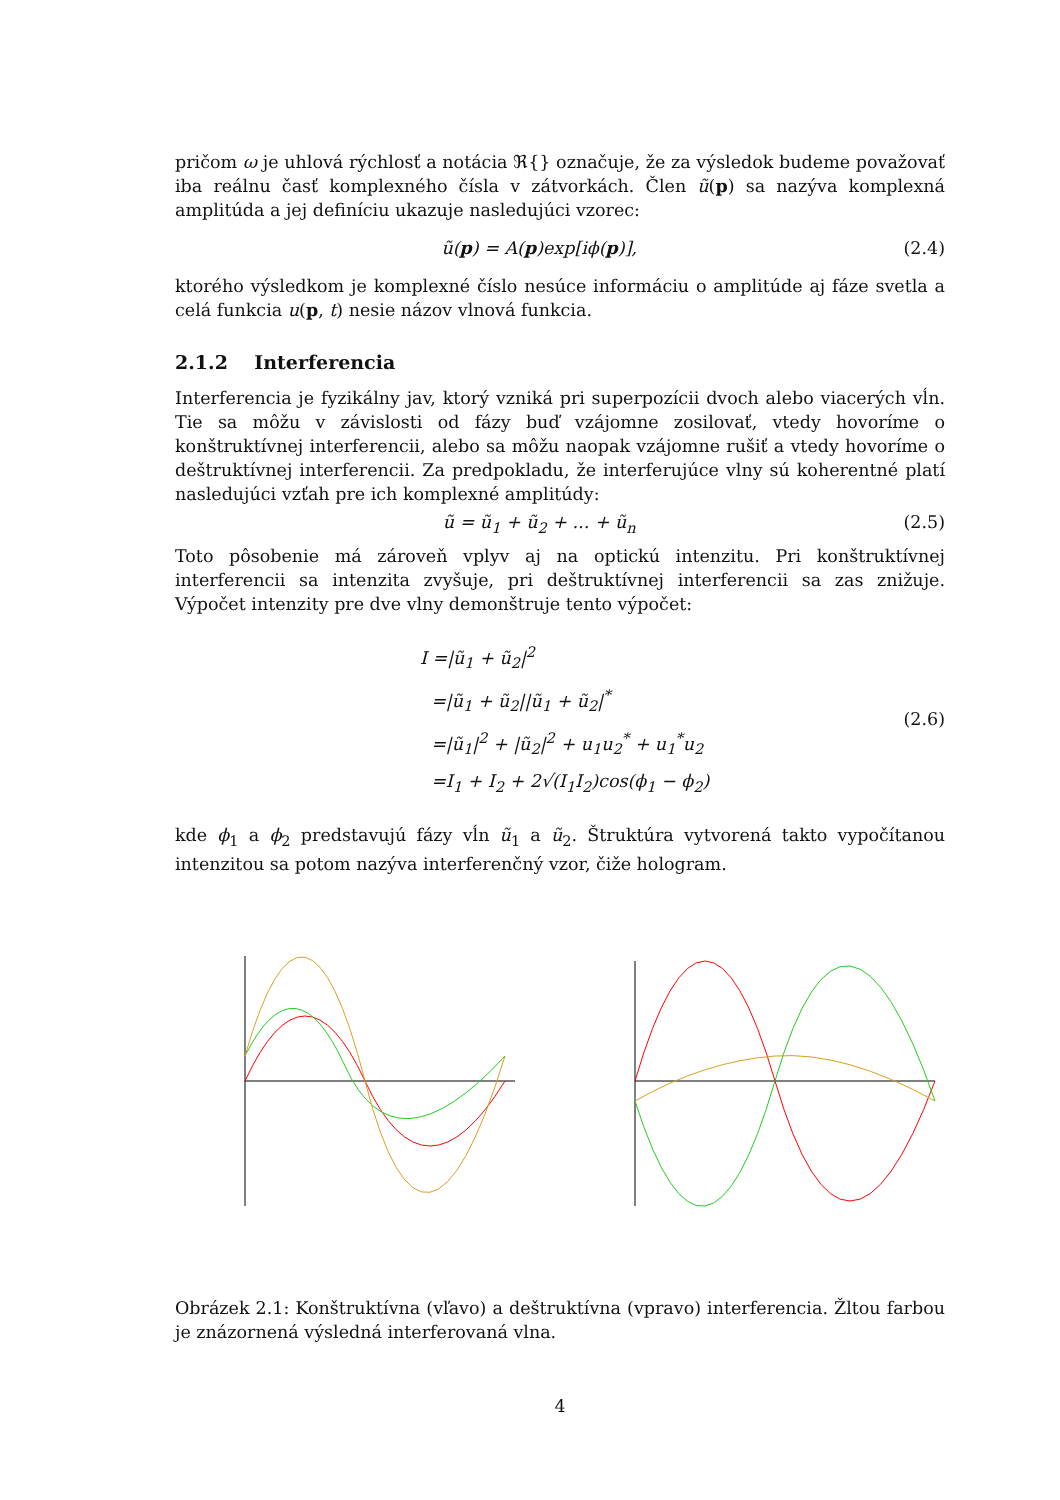pričom ω je uhlová rýchlosť a notácia ℜ{} označuje, že za výsledok budeme považovať iba reálnu časť komplexného čísla v zátvorkách. Člen ũ(p) sa nazýva komplexná amplitúda a jej definíciu ukazuje nasledujúci vzorec:
ũ(p) = A(p)exp[iϕ(p)], (2.4)
ktorého výsledkom je komplexné číslo nesúce informáciu o amplitúde aj fáze svetla a celá funkcia u(p, t) nesie názov vlnová funkcia.
2.1.2 Interferencia
Interferencia je fyzikálny jav, ktorý vzniká pri superpozícii dvoch alebo viacerých vĺn. Tie sa môžu v závislosti od fázy buď vzájomne zosilovať, vtedy hovoríme o konštruktívnej interferencii, alebo sa môžu naopak vzájomne rušiť a vtedy hovoríme o deštruktívnej interferencii. Za predpokladu, že interferujúce vlny sú koherentné platí nasledujúci vzťah pre ich komplexné amplitúdy:
ũ = ũ<sub>1</sub> + ũ<sub>2</sub> + ... + ũ<sub>n</sub> (2.5)
Toto pôsobenie má zároveň vplyv aj na optickú intenzitu. Pri konštruktívnej interferencii sa intenzita zvyšuje, pri deštruktívnej interferencii sa zas znižuje. Výpočet intenzity pre dve vlny demonštruje tento výpočet:
I =|ũ<sub>1</sub> + ũ<sub>2</sub>|<sup>2</sup>
=|ũ<sub>1</sub> + ũ<sub>2</sub>||ũ<sub>1</sub> + ũ<sub>2</sub>|<sup>*</sup>
=|ũ<sub>1</sub>|<sup>2</sup> + |ũ<sub>2</sub>|<sup>2</sup> + u<sub>1</sub>u<sub>2</sub><sup>*</sup> + u<sub>1</sub><sup>*</sup>u<sub>2</sub>
=I<sub>1</sub> + I<sub>2</sub> + 2√(I<sub>1</sub>I<sub>2</sub>)cos(ϕ<sub>1</sub> − ϕ<sub>2</sub>) (2.6)
kde ϕ<sub>1</sub> a ϕ<sub>2</sub> predstavujú fázy vĺn ũ<sub>1</sub> a ũ<sub>2</sub>. Štruktúra vytvorená takto vypočítanou intenzitou sa potom nazýva interferenčný vzor, čiže hologram.
Obrázek 2.1: Konštruktívna (vľavo) a deštruktívna (vpravo) interferencia. Žltou farbou je znázornená výsledná interferovaná vlna.
4